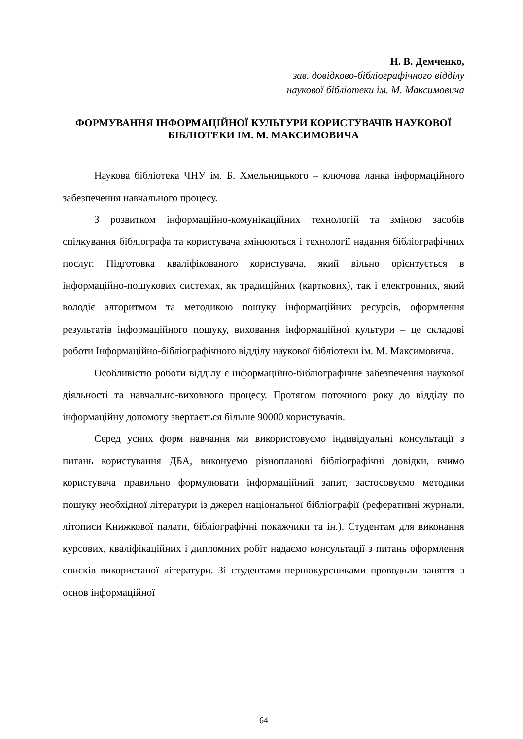Н. В. Демченко,
зав. довідково-бібліографічного відділу
наукової бібліотеки ім. М. Максимовича
ФОРМУВАННЯ ІНФОРМАЦІЙНОЇ КУЛЬТУРИ КОРИСТУВАЧІВ НАУКОВОЇ БІБЛІОТЕКИ ІМ. М. МАКСИМОВИЧА
Наукова бібліотека ЧНУ ім. Б. Хмельницького – ключова ланка інформаційного забезпечення навчального процесу.
З розвитком інформаційно-комунікаційних технологій та зміною засобів спілкування бібліографа та користувача змінюються і технології надання бібліографічних послуг. Підготовка кваліфікованого користувача, який вільно орієнтується в інформаційно-пошукових системах, як традиційних (карткових), так і електронних, який володіє алгоритмом та методикою пошуку інформаційних ресурсів, оформлення результатів інформаційного пошуку, виховання інформаційної культури – це складові роботи Інформаційно-бібліографічного відділу наукової бібліотеки ім. М. Максимовича.
Особливістю роботи відділу є інформаційно-бібліографічне забезпечення наукової діяльності та навчально-виховного процесу. Протягом поточного року до відділу по інформаційну допомогу звертається більше 90000 користувачів.
Серед усних форм навчання ми використовуємо індивідуальні консультації з питань користування ДБА, виконуємо різнопланові бібліографічні довідки, вчимо користувача правильно формулювати інформаційний запит, застосовуємо методики пошуку необхідної літератури із джерел національної бібліографії (реферативні журнали, літописи Книжкової палати, бібліографічні покажчики та ін.). Студентам для виконання курсових, кваліфікаційних і дипломних робіт надаємо консультації з питань оформлення списків використаної літератури. Зі студентами-першокурсниками проводили заняття з основ інформаційної
64